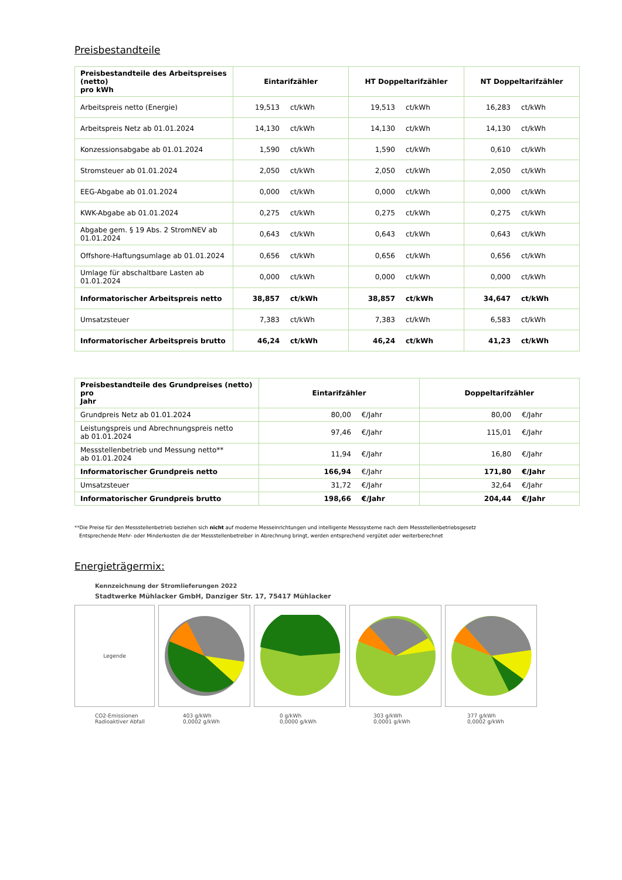Preisbestandteile
| Preisbestandteile des Arbeitspreises (netto) pro kWh | Eintarifzähler | | HT Doppeltarifzähler | | NT Doppeltarifzähler | |
| --- | --- | --- | --- | --- | --- | --- |
| Arbeitspreis netto (Energie) | 19,513 | ct/kWh | 19,513 | ct/kWh | 16,283 | ct/kWh |
| Arbeitspreis Netz ab 01.01.2024 | 14,130 | ct/kWh | 14,130 | ct/kWh | 14,130 | ct/kWh |
| Konzessionsabgabe ab 01.01.2024 | 1,590 | ct/kWh | 1,590 | ct/kWh | 0,610 | ct/kWh |
| Stromsteuer ab 01.01.2024 | 2,050 | ct/kWh | 2,050 | ct/kWh | 2,050 | ct/kWh |
| EEG-Abgabe ab 01.01.2024 | 0,000 | ct/kWh | 0,000 | ct/kWh | 0,000 | ct/kWh |
| KWK-Abgabe ab 01.01.2024 | 0,275 | ct/kWh | 0,275 | ct/kWh | 0,275 | ct/kWh |
| Abgabe gem. § 19 Abs. 2 StromNEV ab 01.01.2024 | 0,643 | ct/kWh | 0,643 | ct/kWh | 0,643 | ct/kWh |
| Offshore-Haftungsumlage ab 01.01.2024 | 0,656 | ct/kWh | 0,656 | ct/kWh | 0,656 | ct/kWh |
| Umlage für abschaltbare Lasten ab 01.01.2024 | 0,000 | ct/kWh | 0,000 | ct/kWh | 0,000 | ct/kWh |
| Informatorischer Arbeitspreis netto | 38,857 | ct/kWh | 38,857 | ct/kWh | 34,647 | ct/kWh |
| Umsatzsteuer | 7,383 | ct/kWh | 7,383 | ct/kWh | 6,583 | ct/kWh |
| Informatorischer Arbeitspreis brutto | 46,24 | ct/kWh | 46,24 | ct/kWh | 41,23 | ct/kWh |
| Preisbestandteile des Grundpreises (netto) pro Jahr | Eintarifzähler | | Doppeltarifzähler | |
| --- | --- | --- | --- | --- |
| Grundpreis Netz ab 01.01.2024 | 80,00 | €/Jahr | 80,00 | €/Jahr |
| Leistungspreis und Abrechnungspreis netto ab 01.01.2024 | 97,46 | €/Jahr | 115,01 | €/Jahr |
| Messstellenbetrieb und Messung netto** ab 01.01.2024 | 11,94 | €/Jahr | 16,80 | €/Jahr |
| Informatorischer Grundpreis netto | 166,94 | €/Jahr | 171,80 | €/Jahr |
| Umsatzsteuer | 31,72 | €/Jahr | 32,64 | €/Jahr |
| Informatorischer Grundpreis brutto | 198,66 | €/Jahr | 204,44 | €/Jahr |
**Die Preise für den Messstellenbetrieb beziehen sich nicht auf moderne Messeinrichtungen und intelligente Messsysteme nach dem Messstellenbetriebsgesetz
Entsprechende Mehr- oder Minderkosten die der Messstellenbetreiber in Abrechnung bringt, werden entsprechend vergütet oder weiterberechnet
Energieträgermix:
Kennzeichnung der Stromlieferungen 2022
Stadtwerke Mühlacker GmbH, Danziger Str. 17, 75417 Mühlacker
Legende
CO2-Emissionen
Radioaktiver Abfall
403 g/kWh
0,0002 g/kWh
0 g/kWh
0,0000 g/kWh
303 g/kWh
0,0001 g/kWh
377 g/kWh
0,0002 g/kWh